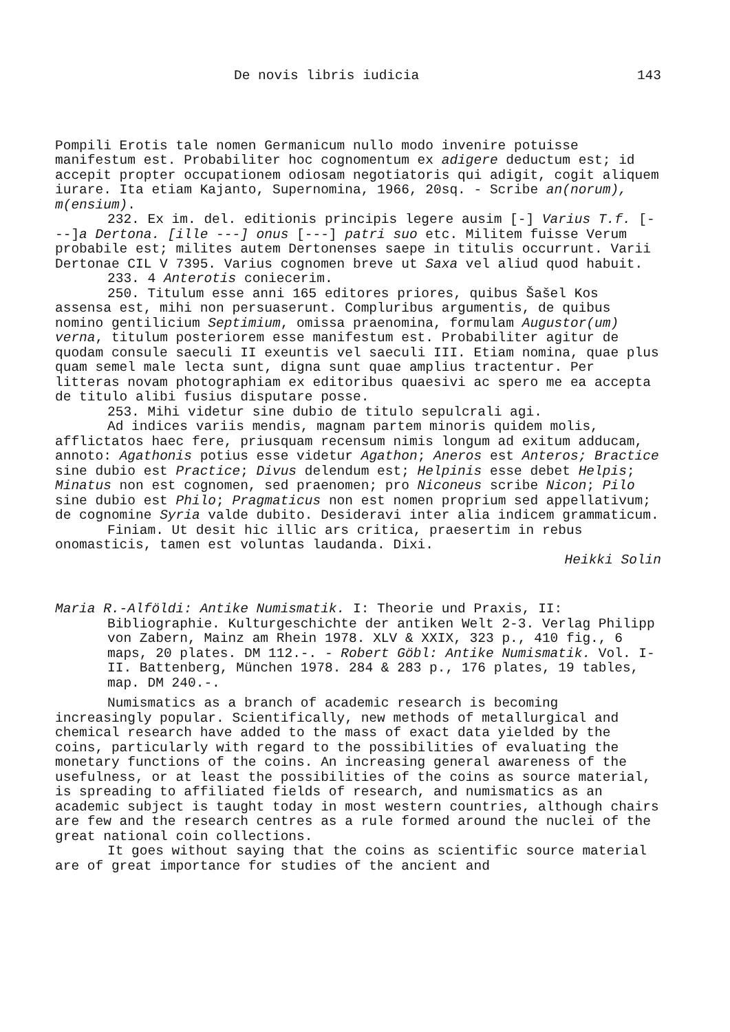De novis libris iudicia 143
Pompili Erotis tale nomen Germanicum nullo modo invenire potuisse manifestum est. Probabiliter hoc cognomentum ex adigere deductum est; id accepit propter occupationem odiosam negotiatoris qui adigit, cogit aliquem iurare. Ita etiam Kajanto, Supernomina, 1966, 20sq. - Scribe an(norum), m(ensium).
232. Ex im. del. editionis principis legere ausim [-] Varius T.f. [---]a Dertona. [ille ---] onus [---] patri suo etc. Militem fuisse Verum probabile est; milites autem Dertonenses saepe in titulis occurrunt. Varii Dertonae CIL V 7395. Varius cognomen breve ut Saxa vel aliud quod habuit.
233. 4 Anterotis coniecerim.
250. Titulum esse anni 165 editores priores, quibus Šašel Kos assensa est, mihi non persuaserunt. Compluribus argumentis, de quibus nomino gentilicium Septimium, omissa praenomina, formulam Augustor(um) verna, titulum posteriorem esse manifestum est. Probabiliter agitur de quodam consule saeculi II exeuntis vel saeculi III. Etiam nomina, quae plus quam semel male lecta sunt, digna sunt quae amplius tractentur. Per litteras novam photographiam ex editoribus quaesivi ac spero me ea accepta de titulo alibi fusius disputare posse.
253. Mihi videtur sine dubio de titulo sepulcrali agi.
Ad indices variis mendis, magnam partem minoris quidem molis, afflictatos haec fere, priusquam recensum nimis longum ad exitum adducam, annoto: Agathonis potius esse videtur Agathon; Aneros est Anteros; Bractice sine dubio est Practice; Divus delendum est; Helpinis esse debet Helpis; Minatus non est cognomen, sed praenomen; pro Niconeus scribe Nicon; Pilo sine dubio est Philo; Pragmaticus non est nomen proprium sed appellativum; de cognomine Syria valde dubito. Desideravi inter alia indicem grammaticum.
Finiam. Ut desit hic illic ars critica, praesertim in rebus onomasticis, tamen est voluntas laudanda. Dixi.
Heikki Solin
Maria R.-Alföldi: Antike Numismatik. I: Theorie und Praxis, II: Bibliographie. Kulturgeschichte der antiken Welt 2-3. Verlag Philipp von Zabern, Mainz am Rhein 1978. XLV & XXIX, 323 p., 410 fig., 6 maps, 20 plates. DM 112.-. - Robert Göbl: Antike Numismatik. Vol. I-II. Battenberg, München 1978. 284 & 283 p., 176 plates, 19 tables, map. DM 240.-.
Numismatics as a branch of academic research is becoming increasingly popular. Scientifically, new methods of metallurgical and chemical research have added to the mass of exact data yielded by the coins, particularly with regard to the possibilities of evaluating the monetary functions of the coins. An increasing general awareness of the usefulness, or at least the possibilities of the coins as source material, is spreading to affiliated fields of research, and numismatics as an academic subject is taught today in most western countries, although chairs are few and the research centres as a rule formed around the nuclei of the great national coin collections.
It goes without saying that the coins as scientific source material are of great importance for studies of the ancient and